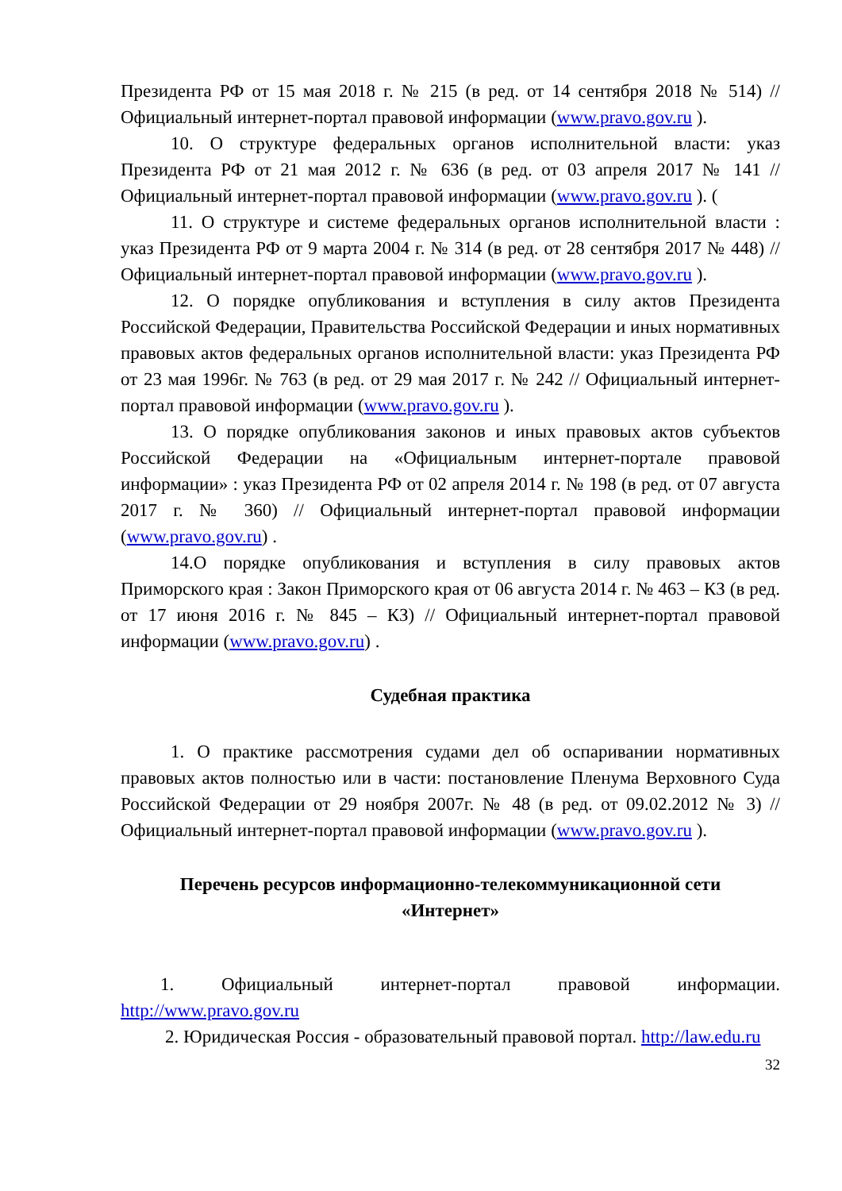Президента РФ от 15 мая 2018 г. № 215 (в ред. от 14 сентября 2018 № 514) // Официальный интернет-портал правовой информации (www.pravo.gov.ru ).
10. О структуре федеральных органов исполнительной власти: указ Президента РФ от 21 мая 2012 г. № 636 (в ред. от 03 апреля 2017 № 141 // Официальный интернет-портал правовой информации (www.pravo.gov.ru ). (
11. О структуре и системе федеральных органов исполнительной власти : указ Президента РФ от 9 марта 2004 г. № 314 (в ред. от 28 сентября 2017 № 448) // Официальный интернет-портал правовой информации (www.pravo.gov.ru ).
12. О порядке опубликования и вступления в силу актов Президента Российской Федерации, Правительства Российской Федерации и иных нормативных правовых актов федеральных органов исполнительной власти: указ Президента РФ от 23 мая 1996г. № 763 (в ред. от 29 мая 2017 г. № 242 // Официальный интернет-портал правовой информации (www.pravo.gov.ru ).
13. О порядке опубликования законов и иных правовых актов субъектов Российской Федерации на «Официальным интернет-портале правовой информации» : указ Президента РФ от 02 апреля 2014 г. № 198 (в ред. от 07 августа 2017 г. № 360) // Официальный интернет-портал правовой информации (www.pravo.gov.ru) .
14.О порядке опубликования и вступления в силу правовых актов Приморского края : Закон Приморского края от 06 августа 2014 г. № 463 – КЗ (в ред. от 17 июня 2016 г. № 845 – КЗ) // Официальный интернет-портал правовой информации (www.pravo.gov.ru) .
Судебная практика
1. О практике рассмотрения судами дел об оспаривании нормативных правовых актов полностью или в части: постановление Пленума Верховного Суда Российской Федерации от 29 ноября 2007г. № 48 (в ред. от 09.02.2012 № 3) // Официальный интернет-портал правовой информации (www.pravo.gov.ru ).
Перечень ресурсов информационно-телекоммуникационной сети
«Интернет»
1. Официальный интернет-портал правовой информации. http://www.pravo.gov.ru
2. Юридическая Россия - образовательный правовой портал. http://law.edu.ru
32